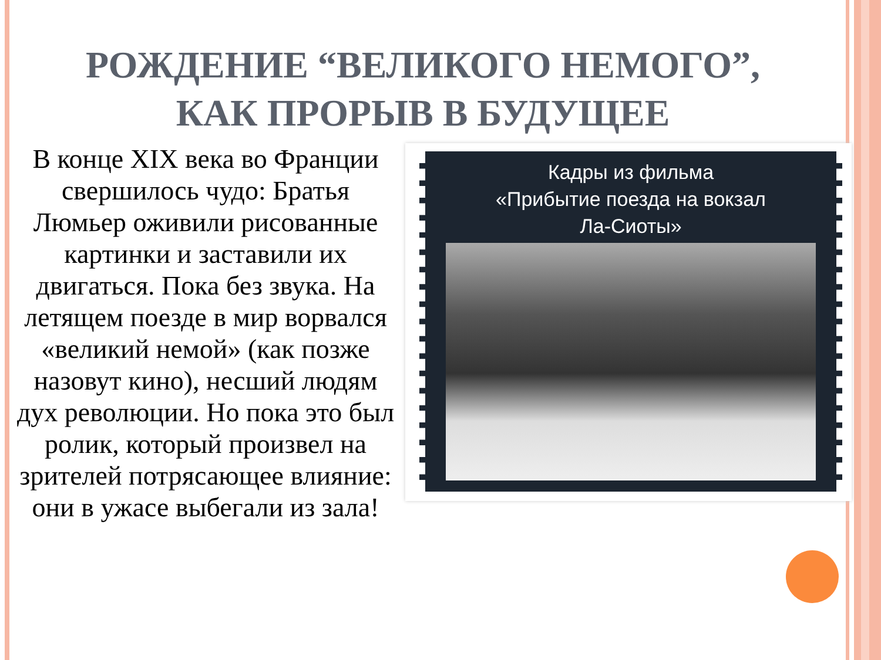РОЖДЕНИЕ “ВЕЛИКОГО НЕМОГО”,
КАК ПРОРЫВ В БУДУЩЕЕ
В конце XIX века во Франции свершилось чудо: Братья Люмьер оживили рисованные картинки и заставили их двигаться. Пока без звука. На летящем поезде в мир ворвался «великий немой» (как позже назовут кино), несший людям дух революции. Но пока это был ролик, который произвел на зрителей потрясающее влияние: они в ужасе выбегали из зала!
Кадры из фильма
«Прибытие поезда на вокзал
Ла-Сиоты»